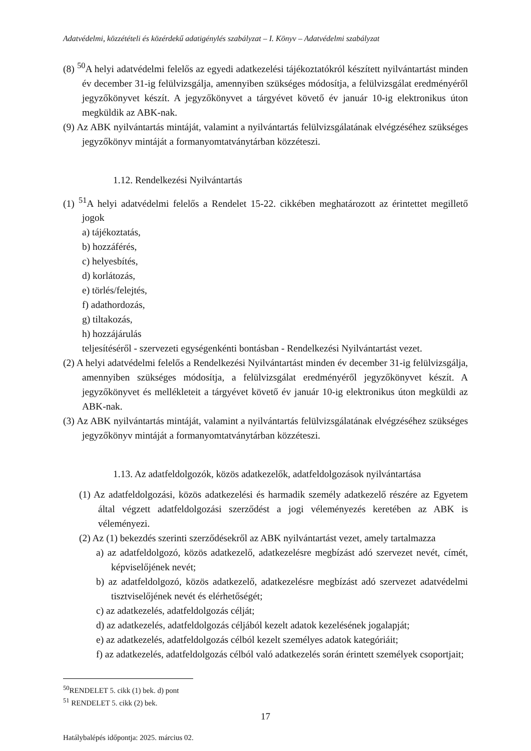Adatvédelmi, közzétételi és közérdekű adatigénylés szabályzat – I. Könyv – Adatvédelmi szabályzat
(8) <sup>50</sup>A helyi adatvédelmi felelős az egyedi adatkezelési tájékoztatókról készített nyilvántartást minden év december 31-ig felülvizsgálja, amennyiben szükséges módosítja, a felülvizsgálat eredményéről jegyzőkönyvet készít. A jegyzőkönyvet a tárgyévet követő év január 10-ig elektronikus úton megküldik az ABK-nak.
(9) Az ABK nyilvántartás mintáját, valamint a nyilvántartás felülvizsgálatának elvégzéséhez szükséges jegyzőkönyv mintáját a formanyomtatványtárban közzéteszi.
1.12. Rendelkezési Nyilvántartás
(1) <sup>51</sup>A helyi adatvédelmi felelős a Rendelet 15-22. cikkében meghatározott az érintettet megillető jogok
a) tájékoztatás,
b) hozzáférés,
c) helyesbítés,
d) korlátozás,
e) törlés/felejtés,
f) adathordozás,
g) tiltakozás,
h) hozzájárulás
teljesítéséről - szervezeti egységenkénti bontásban - Rendelkezési Nyilvántartást vezet.
(2) A helyi adatvédelmi felelős a Rendelkezési Nyilvántartást minden év december 31-ig felülvizsgálja, amennyiben szükséges módosítja, a felülvizsgálat eredményéről jegyzőkönyvet készít. A jegyzőkönyvet és mellékleteit a tárgyévet követő év január 10-ig elektronikus úton megküldi az ABK-nak.
(3) Az ABK nyilvántartás mintáját, valamint a nyilvántartás felülvizsgálatának elvégzéséhez szükséges jegyzőkönyv mintáját a formanyomtatványtárban közzéteszi.
1.13. Az adatfeldolgozók, közös adatkezelők, adatfeldolgozások nyilvántartása
(1) Az adatfeldolgozási, közös adatkezelési és harmadik személy adatkezelő részére az Egyetem által végzett adatfeldolgozási szerződést a jogi véleményezés keretében az ABK is véleményezi.
(2) Az (1) bekezdés szerinti szerződésekről az ABK nyilvántartást vezet, amely tartalmazza
a) az adatfeldolgozó, közös adatkezelő, adatkezelésre megbízást adó szervezet nevét, címét, képviselőjének nevét;
b) az adatfeldolgozó, közös adatkezelő, adatkezelésre megbízást adó szervezet adatvédelmi tisztviselőjének nevét és elérhetőségét;
c) az adatkezelés, adatfeldolgozás célját;
d) az adatkezelés, adatfeldolgozás céljából kezelt adatok kezelésének jogalapját;
e) az adatkezelés, adatfeldolgozás célból kezelt személyes adatok kategóriáit;
f) az adatkezelés, adatfeldolgozás célból való adatkezelés során érintett személyek csoportjait;
<sup>50</sup> RENDELET 5. cikk (1) bek. d) pont
<sup>51</sup> RENDELET 5. cikk (2) bek.
17
Hatálybalépés időpontja: 2025. március 02.